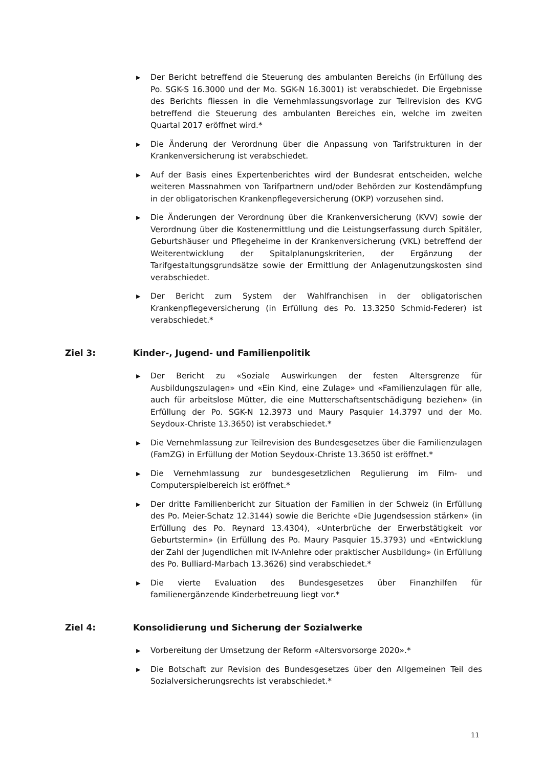▶ Der Bericht betreffend die Steuerung des ambulanten Bereichs (in Erfüllung des Po. SGK-S 16.3000 und der Mo. SGK-N 16.3001) ist verabschiedet. Die Ergebnisse des Berichts fliessen in die Vernehmlassungsvorlage zur Teilrevision des KVG betreffend die Steuerung des ambulanten Bereiches ein, welche im zweiten Quartal 2017 eröffnet wird.*
▶ Die Änderung der Verordnung über die Anpassung von Tarifstrukturen in der Krankenversicherung ist verabschiedet.
▶ Auf der Basis eines Expertenberichtes wird der Bundesrat entscheiden, welche weiteren Massnahmen von Tarifpartnern und/oder Behörden zur Kostendämpfung in der obligatorischen Krankenpflegeversicherung (OKP) vorzusehen sind.
▶ Die Änderungen der Verordnung über die Krankenversicherung (KVV) sowie der Verordnung über die Kostenermittlung und die Leistungserfassung durch Spitäler, Geburtshäuser und Pflegeheime in der Krankenversicherung (VKL) betreffend der Weiterentwicklung der Spitalplanungskriterien, der Ergänzung der Tarifgestaltungsgrundsätze sowie der Ermittlung der Anlagenutzungskosten sind verabschiedet.
▶ Der Bericht zum System der Wahlfranchisen in der obligatorischen Krankenpflegeversicherung (in Erfüllung des Po. 13.3250 Schmid-Federer) ist verabschiedet.*
Ziel 3: Kinder-, Jugend- und Familienpolitik
▶ Der Bericht zu «Soziale Auswirkungen der festen Altersgrenze für Ausbildungszulagen» und «Ein Kind, eine Zulage» und «Familienzulagen für alle, auch für arbeitslose Mütter, die eine Mutterschaftsentschädigung beziehen» (in Erfüllung der Po. SGK-N 12.3973 und Maury Pasquier 14.3797 und der Mo. Seydoux-Christe 13.3650) ist verabschiedet.*
▶ Die Vernehmlassung zur Teilrevision des Bundesgesetzes über die Familienzulagen (FamZG) in Erfüllung der Motion Seydoux-Christe 13.3650 ist eröffnet.*
▶ Die Vernehmlassung zur bundesgesetzlichen Regulierung im Film- und Computerspielbereich ist eröffnet.*
▶ Der dritte Familienbericht zur Situation der Familien in der Schweiz (in Erfüllung des Po. Meier-Schatz 12.3144) sowie die Berichte «Die Jugendsession stärken» (in Erfüllung des Po. Reynard 13.4304), «Unterbrüche der Erwerbstätigkeit vor Geburtstermin» (in Erfüllung des Po. Maury Pasquier 15.3793) und «Entwicklung der Zahl der Jugendlichen mit IV-Anlehre oder praktischer Ausbildung» (in Erfüllung des Po. Bulliard-Marbach 13.3626) sind verabschiedet.*
▶ Die vierte Evaluation des Bundesgesetzes über Finanzhilfen für familienergänzende Kinderbetreuung liegt vor.*
Ziel 4: Konsolidierung und Sicherung der Sozialwerke
▶ Vorbereitung der Umsetzung der Reform «Altersvorsorge 2020».*
▶ Die Botschaft zur Revision des Bundesgesetzes über den Allgemeinen Teil des Sozialversicherungsrechts ist verabschiedet.*
11